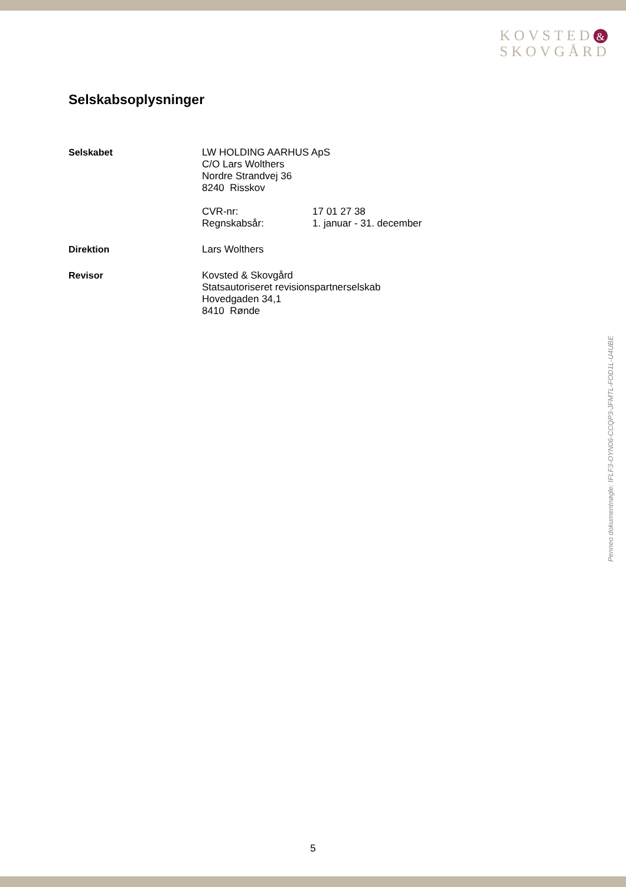KOVSTED &
SKOVGÅRD
Selskabsoplysninger
Selskabet LW HOLDING AARHUS ApS
C/O Lars Wolthers
Nordre Strandvej 36
8240 Risskov
CVR-nr: 17 01 27 38
Regnskabsår: 1. januar - 31. december
Direktion Lars Wolthers
Revisor Kovsted & Skovgård
Statsautoriseret revisionspartnerselskab
Hovedgaden 34,1
8410 Rønde
Penneo dokumentnøgle: IFLF3-OYN06-CCQP3-JFMTL-FOD1L-U4UBE
5